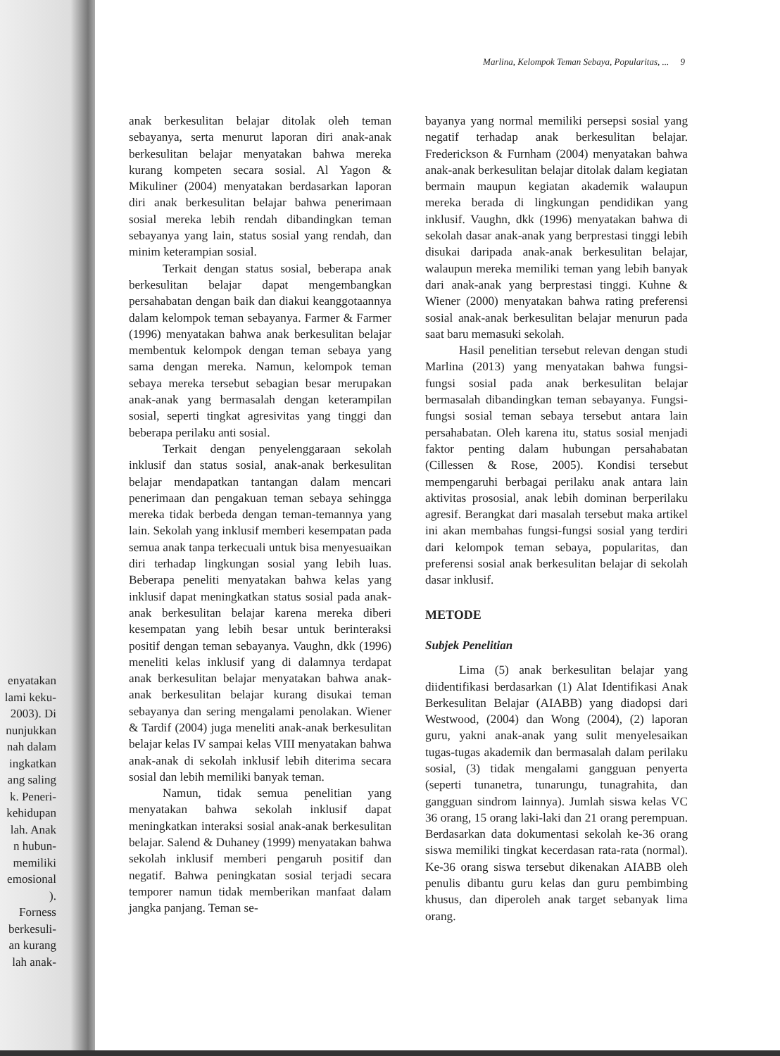enyatakan
lami keku-
2003). Di
nunjukkan
nah dalam
ingkatkan
ang saling
k. Peneri-
kehidupan
lah. Anak
n hubun-
memiliki
emosional
).
Forness
berkesuli-
an kurang
lah anak-
Marlina, Kelompok Teman Sebaya, Popularitas, ... 9
anak berkesulitan belajar ditolak oleh teman sebayanya, serta menurut laporan diri anak-anak berkesulitan belajar menyatakan bahwa mereka kurang kompeten secara sosial. Al Yagon & Mikuliner (2004) menyatakan berdasarkan laporan diri anak berkesulitan belajar bahwa penerimaan sosial mereka lebih rendah dibandingkan teman sebayanya yang lain, status sosial yang rendah, dan minim keterampian sosial.
Terkait dengan status sosial, beberapa anak berkesulitan belajar dapat mengembangkan persahabatan dengan baik dan diakui keanggotaannya dalam kelompok teman sebayanya. Farmer & Farmer (1996) menyatakan bahwa anak berkesulitan belajar membentuk kelompok dengan teman sebaya yang sama dengan mereka. Namun, kelompok teman sebaya mereka tersebut sebagian besar merupakan anak-anak yang bermasalah dengan keterampilan sosial, seperti tingkat agresivitas yang tinggi dan beberapa perilaku anti sosial.
Terkait dengan penyelenggaraan sekolah inklusif dan status sosial, anak-anak berkesulitan belajar mendapatkan tantangan dalam mencari penerimaan dan pengakuan teman sebaya sehingga mereka tidak berbeda dengan teman-temannya yang lain. Sekolah yang inklusif memberi kesempatan pada semua anak tanpa terkecuali untuk bisa menyesuaikan diri terhadap lingkungan sosial yang lebih luas. Beberapa peneliti menyatakan bahwa kelas yang inklusif dapat meningkatkan status sosial pada anak-anak berkesulitan belajar karena mereka diberi kesempatan yang lebih besar untuk berinteraksi positif dengan teman sebayanya. Vaughn, dkk (1996) meneliti kelas inklusif yang di dalamnya terdapat anak berkesulitan belajar menyatakan bahwa anak-anak berkesulitan belajar kurang disukai teman sebayanya dan sering mengalami penolakan. Wiener & Tardif (2004) juga meneliti anak-anak berkesulitan belajar kelas IV sampai kelas VIII menyatakan bahwa anak-anak di sekolah inklusif lebih diterima secara sosial dan lebih memiliki banyak teman.
Namun, tidak semua penelitian yang menyatakan bahwa sekolah inklusif dapat meningkatkan interaksi sosial anak-anak berkesulitan belajar. Salend & Duhaney (1999) menyatakan bahwa sekolah inklusif memberi pengaruh positif dan negatif. Bahwa peningkatan sosial terjadi secara temporer namun tidak memberikan manfaat dalam jangka panjang. Teman se-
bayanya yang normal memiliki persepsi sosial yang negatif terhadap anak berkesulitan belajar. Frederickson & Furnham (2004) menyatakan bahwa anak-anak berkesulitan belajar ditolak dalam kegiatan bermain maupun kegiatan akademik walaupun mereka berada di lingkungan pendidikan yang inklusif. Vaughn, dkk (1996) menyatakan bahwa di sekolah dasar anak-anak yang berprestasi tinggi lebih disukai daripada anak-anak berkesulitan belajar, walaupun mereka memiliki teman yang lebih banyak dari anak-anak yang berprestasi tinggi. Kuhne & Wiener (2000) menyatakan bahwa rating preferensi sosial anak-anak berkesulitan belajar menurun pada saat baru memasuki sekolah.
Hasil penelitian tersebut relevan dengan studi Marlina (2013) yang menyatakan bahwa fungsi-fungsi sosial pada anak berkesulitan belajar bermasalah dibandingkan teman sebayanya. Fungsi-fungsi sosial teman sebaya tersebut antara lain persahabatan. Oleh karena itu, status sosial menjadi faktor penting dalam hubungan persahabatan (Cillessen & Rose, 2005). Kondisi tersebut mempengaruhi berbagai perilaku anak antara lain aktivitas prososial, anak lebih dominan berperilaku agresif. Berangkat dari masalah tersebut maka artikel ini akan membahas fungsi-fungsi sosial yang terdiri dari kelompok teman sebaya, popularitas, dan preferensi sosial anak berkesulitan belajar di sekolah dasar inklusif.
METODE
Subjek Penelitian
Lima (5) anak berkesulitan belajar yang diidentifikasi berdasarkan (1) Alat Identifikasi Anak Berkesulitan Belajar (AIABB) yang diadopsi dari Westwood, (2004) dan Wong (2004), (2) laporan guru, yakni anak-anak yang sulit menyelesaikan tugas-tugas akademik dan bermasalah dalam perilaku sosial, (3) tidak mengalami gangguan penyerta (seperti tunanetra, tunarungu, tunagrahita, dan gangguan sindrom lainnya). Jumlah siswa kelas VC 36 orang, 15 orang laki-laki dan 21 orang perempuan. Berdasarkan data dokumentasi sekolah ke-36 orang siswa memiliki tingkat kecerdasan rata-rata (normal). Ke-36 orang siswa tersebut dikenakan AIABB oleh penulis dibantu guru kelas dan guru pembimbing khusus, dan diperoleh anak target sebanyak lima orang.